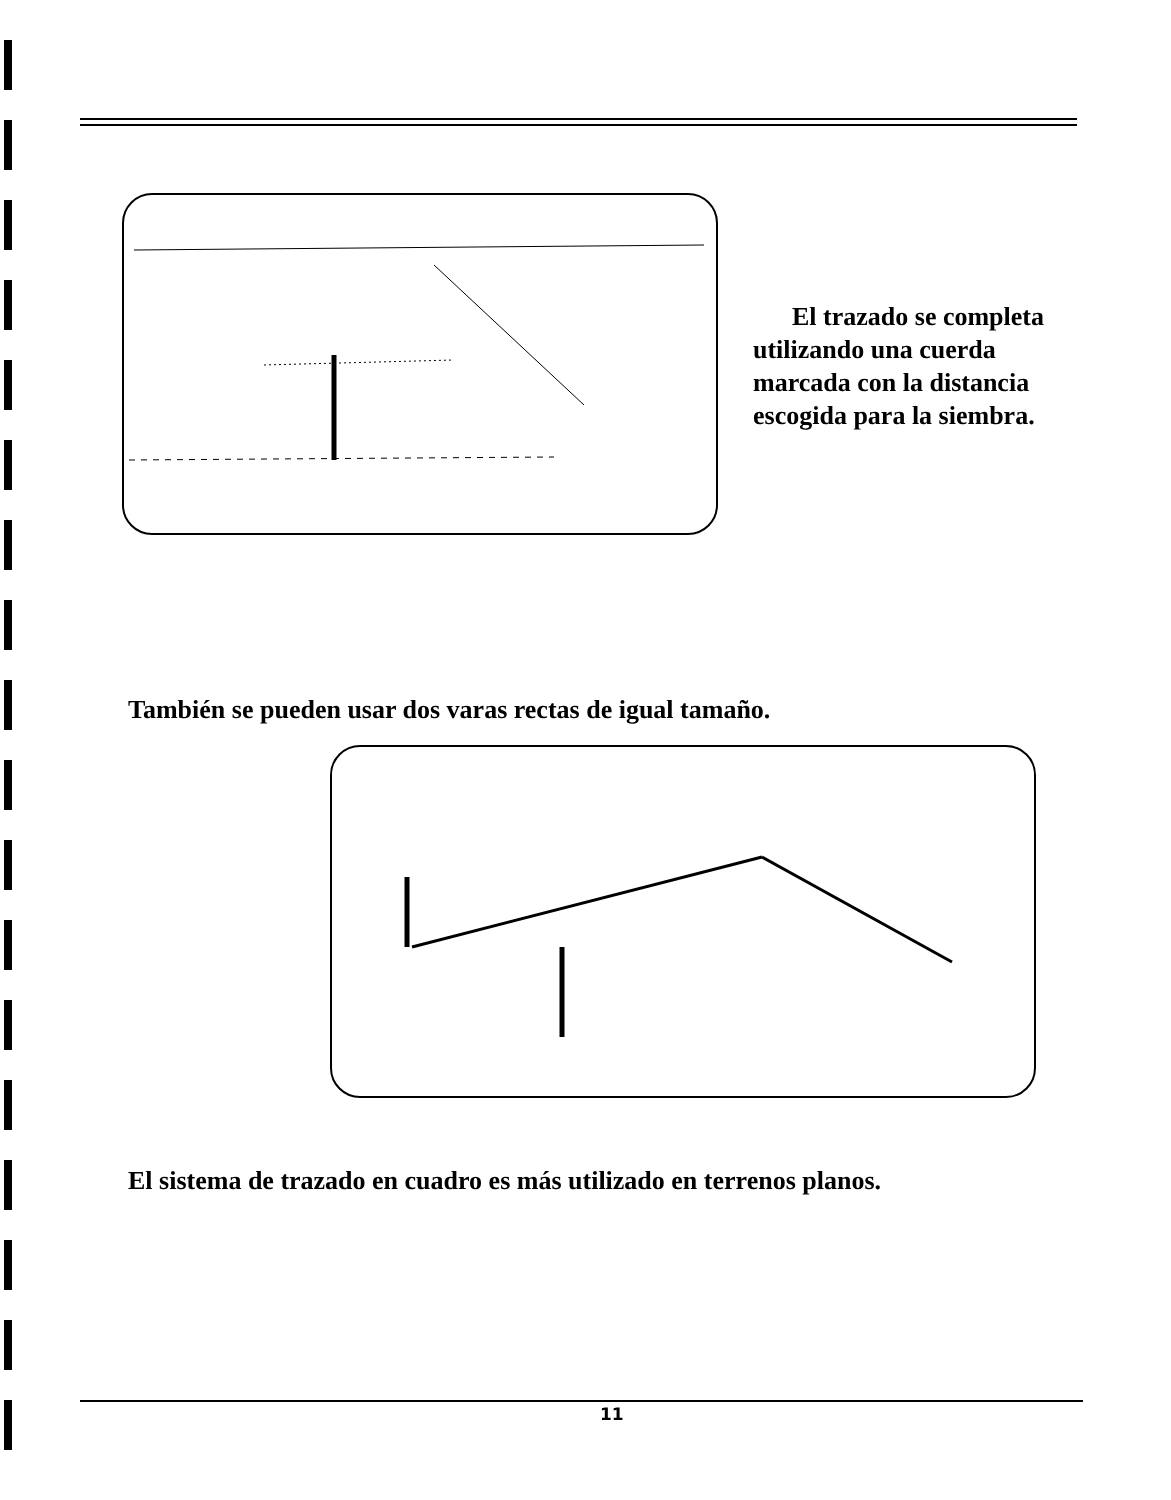El trazado se completa utilizando una cuerda marcada con la distancia escogida para la siembra.
También se pueden usar dos varas rectas de igual tamaño.
El sistema de trazado en cuadro es más utilizado en terrenos planos.
11